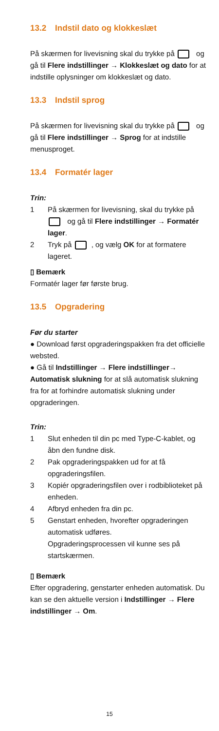13.2 Indstil dato og klokkeslæt
På skærmen for livevisning skal du trykke på og gå til Flere indstillinger → Klokkeslæt og dato for at indstille oplysninger om klokkeslæt og dato.
13.3 Indstil sprog
På skærmen for livevisning skal du trykke på og gå til Flere indstillinger → Sprog for at indstille menusproget.
13.4 Formatér lager
Trin:
1 På skærmen for livevisning, skal du trykke på og gå til Flere indstillinger → Formatér lager.
2 Tryk på , og vælg OK for at formatere lageret.
▯ Bemærk
Formatér lager før første brug.
13.5 Opgradering
Før du starter
● Download først opgraderingspakken fra det officielle websted.
● Gå til Indstillinger → Flere indstillinger→ Automatisk slukning for at slå automatisk slukning fra for at forhindre automatisk slukning under opgraderingen.
Trin:
1 Slut enheden til din pc med Type-C-kablet, og åbn den fundne disk.
2 Pak opgraderingspakken ud for at få opgraderingsfilen.
3 Kopiér opgraderingsfilen over i rodbiblioteket på enheden.
4 Afbryd enheden fra din pc.
5 Genstart enheden, hvorefter opgraderingen automatisk udføres.
Opgraderingsprocessen vil kunne ses på startskærmen.
▯ Bemærk
Efter opgradering, genstarter enheden automatisk. Du kan se den aktuelle version i Indstillinger → Flere indstillinger → Om.
15